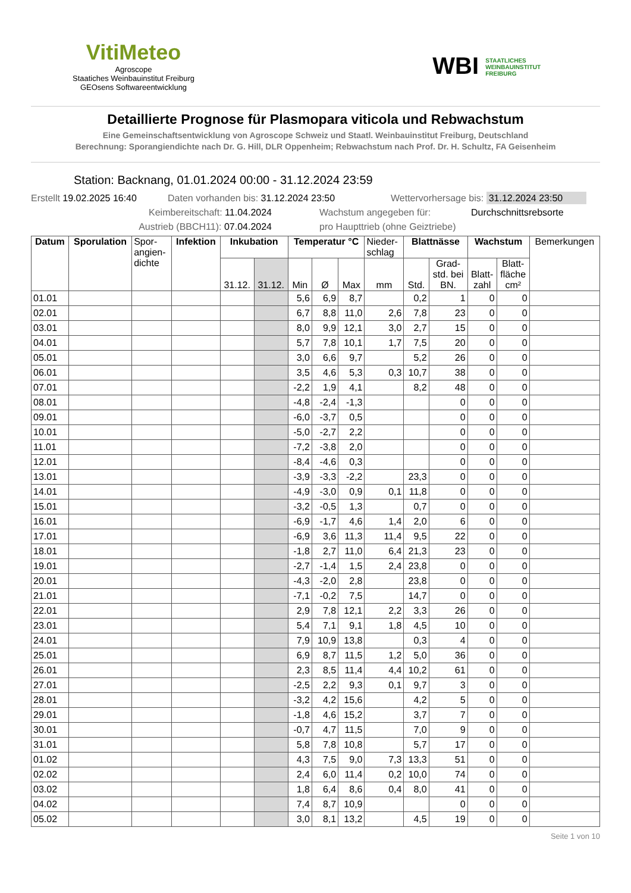VitiMeteo
Agroscope
Staatiches Weinbauinstitut Freiburg
GEOsens Softwareentwicklung
WBI STAATLICHES
WEINBAUINSTITUT
FREIBURG
Detaillierte Prognose für Plasmopara viticola und Rebwachstum
Eine Gemeinschaftsentwicklung von Agroscope Schweiz und Staatl. Weinbauinstitut Freiburg, Deutschland
Berechnung: Sporangiendichte nach Dr. G. Hill, DLR Oppenheim; Rebwachstum nach Prof. Dr. H. Schultz, FA Geisenheim
Station: Backnang, 01.01.2024 00:00 - 31.12.2024 23:59
Erstellt 19.02.2025 16:40 Daten vorhanden bis: 31.12.2024 23:50 Wettervorhersage bis: 31.12.2024 23:50
Keimbereitschaft: 11.04.2024 Wachstum angegeben für: Durchschnittsrebsorte
Austrieb (BBCH11): 07.04.2024 pro Haupttrieb (ohne Geiztriebe)
| Datum | Sporulation | Spor- angien- dichte | Infektion | Inkubation | | Temperatur °C | | | Nieder- schlag | Blattnässe | | Wachstum | | Bemerkungen |
| --- | --- | --- | --- | --- | --- | --- | --- | --- | --- | --- | --- | --- | --- | --- |
| | | | | 31.12. | 31.12. | Min | Ø | Max | mm | Std. | Grad- std. bei BN. | Blatt- zahl | Blatt- fläche cm² | |
| 01.01 | | | | | | 5,6 | 6,9 | 8,7 | | 0,2 | 1 | 0 | 0 | |
| 02.01 | | | | | | 6,7 | 8,8 | 11,0 | 2,6 | 7,8 | 23 | 0 | 0 | |
| 03.01 | | | | | | 8,0 | 9,9 | 12,1 | 3,0 | 2,7 | 15 | 0 | 0 | |
| 04.01 | | | | | | 5,7 | 7,8 | 10,1 | 1,7 | 7,5 | 20 | 0 | 0 | |
| 05.01 | | | | | | 3,0 | 6,6 | 9,7 | | 5,2 | 26 | 0 | 0 | |
| 06.01 | | | | | | 3,5 | 4,6 | 5,3 | 0,3 | 10,7 | 38 | 0 | 0 | |
| 07.01 | | | | | | -2,2 | 1,9 | 4,1 | | 8,2 | 48 | 0 | 0 | |
| 08.01 | | | | | | -4,8 | -2,4 | -1,3 | | | 0 | 0 | 0 | |
| 09.01 | | | | | | -6,0 | -3,7 | 0,5 | | | 0 | 0 | 0 | |
| 10.01 | | | | | | -5,0 | -2,7 | 2,2 | | | 0 | 0 | 0 | |
| 11.01 | | | | | | -7,2 | -3,8 | 2,0 | | | 0 | 0 | 0 | |
| 12.01 | | | | | | -8,4 | -4,6 | 0,3 | | | 0 | 0 | 0 | |
| 13.01 | | | | | | -3,9 | -3,3 | -2,2 | | 23,3 | 0 | 0 | 0 | |
| 14.01 | | | | | | -4,9 | -3,0 | 0,9 | 0,1 | 11,8 | 0 | 0 | 0 | |
| 15.01 | | | | | | -3,2 | -0,5 | 1,3 | | 0,7 | 0 | 0 | 0 | |
| 16.01 | | | | | | -6,9 | -1,7 | 4,6 | 1,4 | 2,0 | 6 | 0 | 0 | |
| 17.01 | | | | | | -6,9 | 3,6 | 11,3 | 11,4 | 9,5 | 22 | 0 | 0 | |
| 18.01 | | | | | | -1,8 | 2,7 | 11,0 | 6,4 | 21,3 | 23 | 0 | 0 | |
| 19.01 | | | | | | -2,7 | -1,4 | 1,5 | 2,4 | 23,8 | 0 | 0 | 0 | |
| 20.01 | | | | | | -4,3 | -2,0 | 2,8 | | 23,8 | 0 | 0 | 0 | |
| 21.01 | | | | | | -7,1 | -0,2 | 7,5 | | 14,7 | 0 | 0 | 0 | |
| 22.01 | | | | | | 2,9 | 7,8 | 12,1 | 2,2 | 3,3 | 26 | 0 | 0 | |
| 23.01 | | | | | | 5,4 | 7,1 | 9,1 | 1,8 | 4,5 | 10 | 0 | 0 | |
| 24.01 | | | | | | 7,9 | 10,9 | 13,8 | | 0,3 | 4 | 0 | 0 | |
| 25.01 | | | | | | 6,9 | 8,7 | 11,5 | 1,2 | 5,0 | 36 | 0 | 0 | |
| 26.01 | | | | | | 2,3 | 8,5 | 11,4 | 4,4 | 10,2 | 61 | 0 | 0 | |
| 27.01 | | | | | | -2,5 | 2,2 | 9,3 | 0,1 | 9,7 | 3 | 0 | 0 | |
| 28.01 | | | | | | -3,2 | 4,2 | 15,6 | | 4,2 | 5 | 0 | 0 | |
| 29.01 | | | | | | -1,8 | 4,6 | 15,2 | | 3,7 | 7 | 0 | 0 | |
| 30.01 | | | | | | -0,7 | 4,7 | 11,5 | | 7,0 | 9 | 0 | 0 | |
| 31.01 | | | | | | 5,8 | 7,8 | 10,8 | | 5,7 | 17 | 0 | 0 | |
| 01.02 | | | | | | 4,3 | 7,5 | 9,0 | 7,3 | 13,3 | 51 | 0 | 0 | |
| 02.02 | | | | | | 2,4 | 6,0 | 11,4 | 0,2 | 10,0 | 74 | 0 | 0 | |
| 03.02 | | | | | | 1,8 | 6,4 | 8,6 | 0,4 | 8,0 | 41 | 0 | 0 | |
| 04.02 | | | | | | 7,4 | 8,7 | 10,9 | | | 0 | 0 | 0 | |
| 05.02 | | | | | | 3,0 | 8,1 | 13,2 | | 4,5 | 19 | 0 | 0 | |
Seite 1 von 10